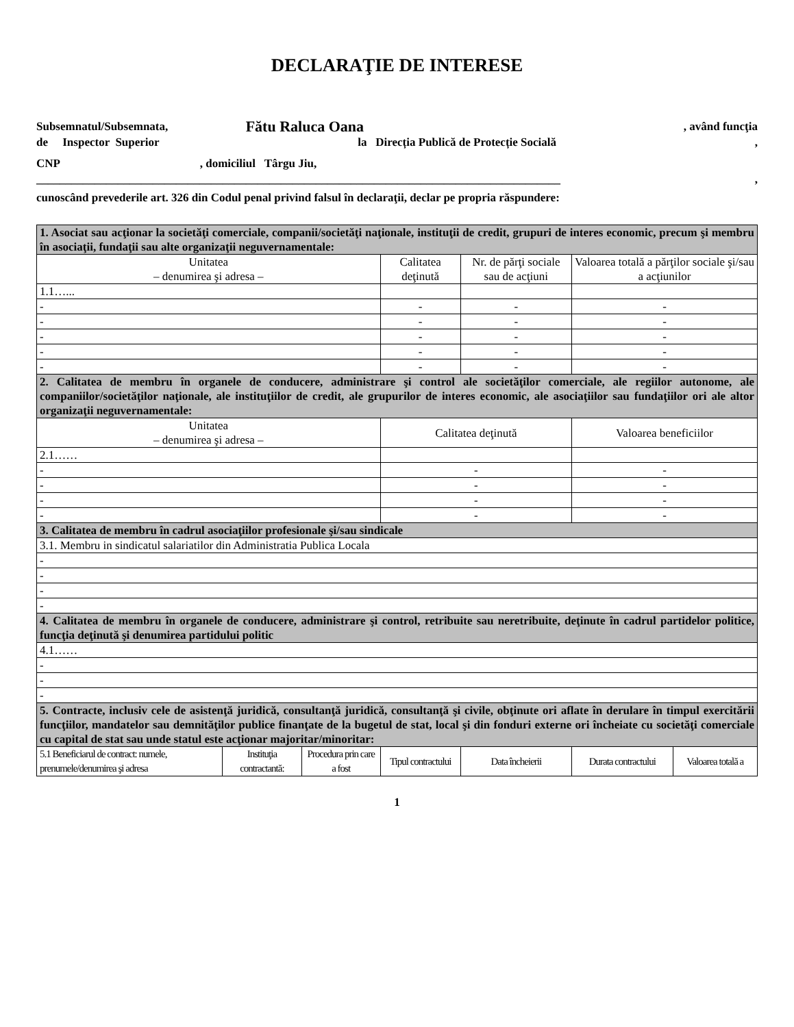DECLARAŢIE DE INTERESE
Subsemnatul/Subsemnata, Fătu Raluca Oana , având funcţia
de Inspector Superior la Direcția Publică de Protecție Socială,
CNP, domiciliul Târgu Jiu,
__________________________________________________________________________________________,
cunoscând prevederile art. 326 din Codul penal privind falsul în declaraţii, declar pe propria răspundere:
| 1. Asociat sau acţionar la societăţi comerciale, companii/societăţi naţionale, instituţii de credit, grupuri de interes economic, precum şi membru în asociaţii, fundaţii sau alte organizaţii neguvernamentale: | | | | | | | |
| Unitatea – denumirea şi adresa – | | | Calitatea deţinută | | Nr. de părţi sociale sau de acţiuni | Valoarea totală a părţilor sociale şi/sau a acţiunilor | |
| 1.1…... | | | | | | | |
| - | | | - | | - | - | |
| - | | | - | | - | - | |
| - | | | - | | - | - | |
| - | | | - | | - | - | |
| - | | | - | | - | - | |
| 2. Calitatea de membru în organele de conducere, administrare şi control ale societăţilor comerciale, ale regiilor autonome, ale companiilor/societăţilor naţionale, ale instituţiilor de credit, ale grupurilor de interes economic, ale asociaţiilor sau fundaţiilor ori ale altor organizaţii neguvernamentale: | | | | | | | |
| Unitatea – denumirea şi adresa – | | | Calitatea deţinută | | | Valoarea beneficiilor | |
| 2.1…… | | | | | | | |
| - | | | - | | | - | |
| - | | | - | | | - | |
| - | | | - | | | - | |
| - | | | - | | | - | |
| 3. Calitatea de membru în cadrul asociaţiilor profesionale şi/sau sindicale | | | | | | | |
| 3.1. Membru in sindicatul salariatilor din Administratia Publica Locala | | | | | | | |
| - | | | | | | | |
| - | | | | | | | |
| - | | | | | | | |
| - | | | | | | | |
| 4. Calitatea de membru în organele de conducere, administrare şi control, retribuite sau neretribuite, deţinute în cadrul partidelor politice, funcţia deţinută şi denumirea partidului politic | | | | | | | |
| 4.1…… | | | | | | | |
| - | | | | | | | |
| - | | | | | | | |
| - | | | | | | | |
| 5. Contracte, inclusiv cele de asistenţă juridică, consultanţă juridică, consultanţă şi civile, obţinute ori aflate în derulare în timpul exercitării funcţiilor, mandatelor sau demnităţilor publice finanţate de la bugetul de stat, local şi din fonduri externe ori încheiate cu societăţi comerciale cu capital de stat sau unde statul este acţionar majoritar/minoritar: | | | | | | | |
| 5.1 Beneficiarul de contract: numele, prenumele/denumirea şi adresa | Instituţia contractantă: | Procedura prin care a fost | Tipul contractului | Data încheierii | | Durata contractului | Valoarea totală a |
1